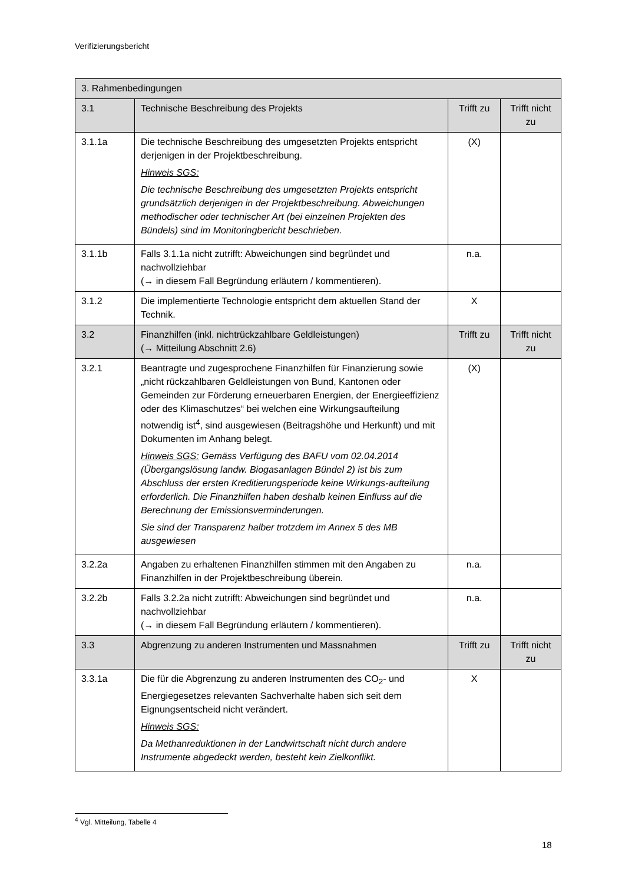Verifizierungsbericht
| 3. Rahmenbedingungen | | | |
| 3.1 | Technische Beschreibung des Projekts | Trifft zu | Trifft nicht zu |
| 3.1.1a | Die technische Beschreibung des umgesetzten Projekts entspricht derjenigen in der Projektbeschreibung. Hinweis SGS: Die technische Beschreibung des umgesetzten Projekts entspricht grundsätzlich derjenigen in der Projektbeschreibung. Abweichungen methodischer oder technischer Art (bei einzelnen Projekten des Bündels) sind im Monitoringbericht beschrieben. | (X) | |
| 3.1.1b | Falls 3.1.1a nicht zutrifft: Abweichungen sind begründet und nachvollziehbar (→ in diesem Fall Begründung erläutern / kommentieren). | n.a. | |
| 3.1.2 | Die implementierte Technologie entspricht dem aktuellen Stand der Technik. | X | |
| 3.2 | Finanzhilfen (inkl. nichtrückzahlbare Geldleistungen) (→ Mitteilung Abschnitt 2.6) | Trifft zu | Trifft nicht zu |
| 3.2.1 | Beantragte und zugesprochene Finanzhilfen für Finanzierung sowie „nicht rückzahlbaren Geldleistungen von Bund, Kantonen oder Gemeinden zur Förderung erneuerbaren Energien, der Energieeffizienz oder des Klimaschutzes“ bei welchen eine Wirkungsaufteilung notwendig ist<sup>4</sup>, sind ausgewiesen (Beitragshöhe und Herkunft) und mit Dokumenten im Anhang belegt. Hinweis SGS: Gemäss Verfügung des BAFU vom 02.04.2014 (Übergangslösung landw. Biogasanlagen Bündel 2) ist bis zum Abschluss der ersten Kreditierungsperiode keine Wirkungs-aufteilung erforderlich. Die Finanzhilfen haben deshalb keinen Einfluss auf die Berechnung der Emissionsverminderungen. Sie sind der Transparenz halber trotzdem im Annex 5 des MB ausgewiesen | (X) | |
| 3.2.2a | Angaben zu erhaltenen Finanzhilfen stimmen mit den Angaben zu Finanzhilfen in der Projektbeschreibung überein. | n.a. | |
| 3.2.2b | Falls 3.2.2a nicht zutrifft: Abweichungen sind begründet und nachvollziehbar (→ in diesem Fall Begründung erläutern / kommentieren). | n.a. | |
| 3.3 | Abgrenzung zu anderen Instrumenten und Massnahmen | Trifft zu | Trifft nicht zu |
| 3.3.1a | Die für die Abgrenzung zu anderen Instrumenten des CO<sub>2</sub>- und Energiegesetzes relevanten Sachverhalte haben sich seit dem Eignungsentscheid nicht verändert. Hinweis SGS: Da Methanreduktionen in der Landwirtschaft nicht durch andere Instrumente abgedeckt werden, besteht kein Zielkonflikt. | X | |
<sup>4</sup> Vgl. Mitteilung, Tabelle 4
18